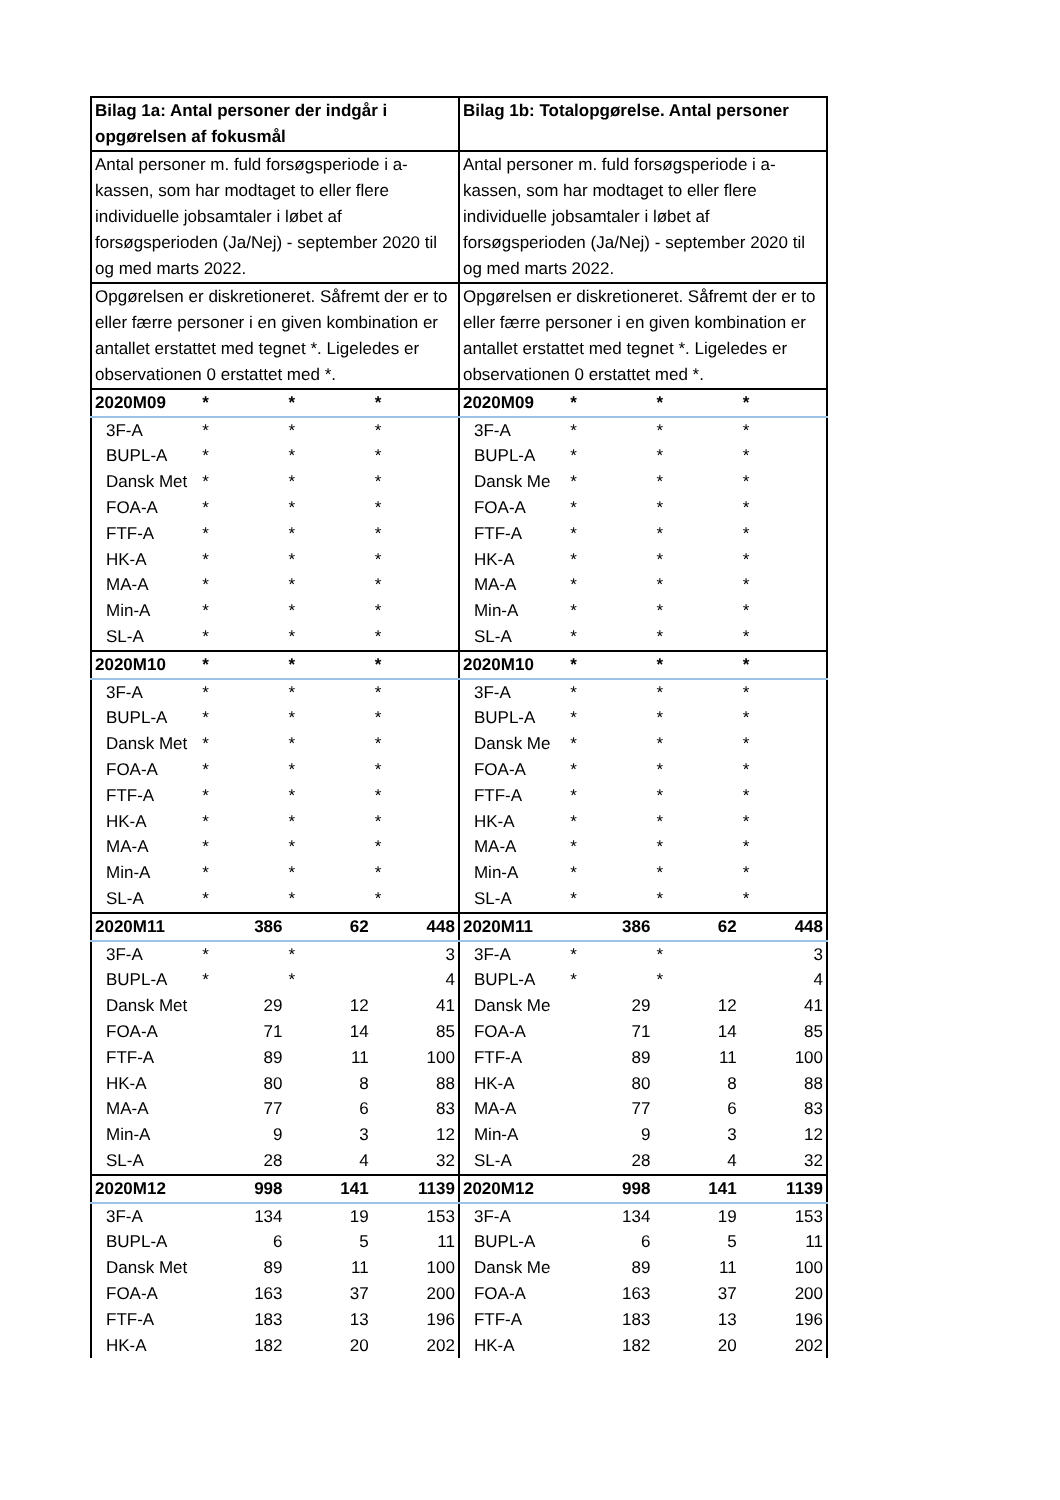| Bilag 1a: Antal personer der indgår i opgørelsen af fokusmål | | | | Bilag 1b: Totalopgørelse. Antal personer | | | |
| Antal personer m. fuld forsøgsperiode i a-kassen, som har modtaget to eller flere individuelle jobsamtaler i løbet af forsøgsperioden (Ja/Nej) - september 2020 til og med marts 2022. | | | | Antal personer m. fuld forsøgsperiode i a-kassen, som har modtaget to eller flere individuelle jobsamtaler i løbet af forsøgsperioden (Ja/Nej) - september 2020 til og med marts 2022. | | | |
| Opgørelsen er diskretioneret. Såfremt der er to eller færre personer i en given kombination er antallet erstattet med tegnet *. Ligeledes er observationen 0 erstattet med *. | | | | Opgørelsen er diskretioneret. Såfremt der er to eller færre personer i en given kombination er antallet erstattet med tegnet *. Ligeledes er observationen 0 erstattet med *. | | | |
| 2020M09 | * | * | * | 2020M09 | * | * | * |
| 3F-A | * | * | * | 3F-A | * | * | * |
| BUPL-A | * | * | * | BUPL-A | * | * | * |
| Dansk Met | * | * | * | Dansk Me | * | * | * |
| FOA-A | * | * | * | FOA-A | * | * | * |
| FTF-A | * | * | * | FTF-A | * | * | * |
| HK-A | * | * | * | HK-A | * | * | * |
| MA-A | * | * | * | MA-A | * | * | * |
| Min-A | * | * | * | Min-A | * | * | * |
| SL-A | * | * | * | SL-A | * | * | * |
| 2020M10 | * | * | * | 2020M10 | * | * | * |
| 3F-A | * | * | * | 3F-A | * | * | * |
| BUPL-A | * | * | * | BUPL-A | * | * | * |
| Dansk Met | * | * | * | Dansk Me | * | * | * |
| FOA-A | * | * | * | FOA-A | * | * | * |
| FTF-A | * | * | * | FTF-A | * | * | * |
| HK-A | * | * | * | HK-A | * | * | * |
| MA-A | * | * | * | MA-A | * | * | * |
| Min-A | * | * | * | Min-A | * | * | * |
| SL-A | * | * | * | SL-A | * | * | * |
| 2020M11 | 386 | 62 | 448 | 2020M11 | 386 | 62 | 448 |
| 3F-A | * | * | 3 | 3F-A | * | * | 3 |
| BUPL-A | * | * | 4 | BUPL-A | * | * | 4 |
| Dansk Met | 29 | 12 | 41 | Dansk Me | 29 | 12 | 41 |
| FOA-A | 71 | 14 | 85 | FOA-A | 71 | 14 | 85 |
| FTF-A | 89 | 11 | 100 | FTF-A | 89 | 11 | 100 |
| HK-A | 80 | 8 | 88 | HK-A | 80 | 8 | 88 |
| MA-A | 77 | 6 | 83 | MA-A | 77 | 6 | 83 |
| Min-A | 9 | 3 | 12 | Min-A | 9 | 3 | 12 |
| SL-A | 28 | 4 | 32 | SL-A | 28 | 4 | 32 |
| 2020M12 | 998 | 141 | 1139 | 2020M12 | 998 | 141 | 1139 |
| 3F-A | 134 | 19 | 153 | 3F-A | 134 | 19 | 153 |
| BUPL-A | 6 | 5 | 11 | BUPL-A | 6 | 5 | 11 |
| Dansk Met | 89 | 11 | 100 | Dansk Me | 89 | 11 | 100 |
| FOA-A | 163 | 37 | 200 | FOA-A | 163 | 37 | 200 |
| FTF-A | 183 | 13 | 196 | FTF-A | 183 | 13 | 196 |
| HK-A | 182 | 20 | 202 | HK-A | 182 | 20 | 202 |